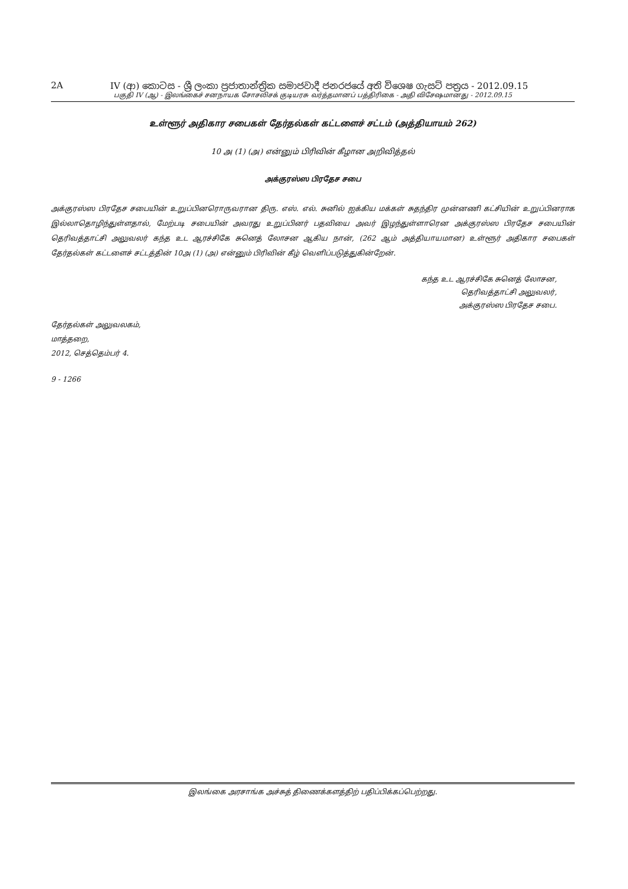2A IV (ආ) කොටස - ශ්‍රී ලංකා ප්‍රජාතාන්ත්‍රික සමාජවාදී ජනරජයේ අති විශෙෂ ගැසට් පත්‍රය - 2012.09.15
பகுதி IV (ஆ) - இலங்கைச் சனநாயக சோசலிசக் குடியரசு வர்த்தமானப் பத்திரிகை - அதி விசேஷமானது - 2012.09.15
உள்ளூர் அதிகார சபைகள் தேர்தல்கள் கட்டளைச் சட்டம் (அத்தியாயம் 262)
10 அ (1) (அ) என்னும் பிரிவின் கீழான அறிவித்தல்
அக்குரஸ்ஸ பிரதேச சபை
அக்குரஸ்ஸ பிரதேச சபையின் உறுப்பினரொருவரான திரு. எஸ். எல். சுனில் ஐக்கிய மக்கள் சுதந்திர முன்னணி கட்சியின் உறுப்பினராக இல்லாதொழிந்துள்ளதால், மேற்படி சபையின் அவரது உறுப்பினர் பதவியை அவர் இழந்துள்ளாரென அக்குரஸ்ஸ பிரதேச சபையின் தெரிவத்தாட்சி அலுவலர் கந்த உட ஆரச்சிகே சுனெத் லோசன ஆகிய நான், (262 ஆம் அத்தியாயமான) உள்ளூர் அதிகார சபைகள் தேர்தல்கள் கட்டளைச் சட்டத்தின் 10அ (1) (அ) என்னும் பிரிவின் கீழ் வெளிப்படுத்துகின்றேன்.
கந்த உட ஆரச்சிகே சுனெத் லோசன,
தெரிவத்தாட்சி அலுவலர்,
அக்குரஸ்ஸ பிரதேச சபை.
தேர்தல்கள் அலுவலகம்,
மாத்தறை,
2012, செத்தெம்பர் 4.
9 - 1266
இலங்கை அரசாங்க அச்சுத் திணைக்களத்திற் பதிப்பிக்கப்பெற்றது.